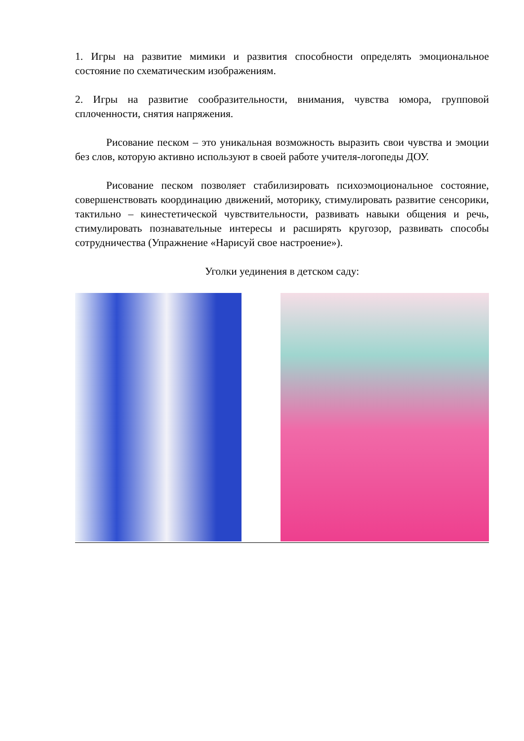1. Игры на развитие мимики и развития способности определять эмоциональное состояние по схематическим изображениям.
2. Игры на развитие сообразительности, внимания, чувства юмора, групповой сплоченности, снятия напряжения.
Рисование песком – это уникальная возможность выразить свои чувства и эмоции без слов, которую активно используют в своей работе учителя-логопеды ДОУ.
Рисование песком позволяет стабилизировать психоэмоциональное состояние, совершенствовать координацию движений, моторику, стимулировать развитие сенсорики, тактильно – кинестетической чувствительности, развивать навыки общения и речь, стимулировать познавательные интересы и расширять кругозор, развивать способы сотрудничества (Упражнение «Нарисуй свое настроение»).
Уголки уединения в детском саду: